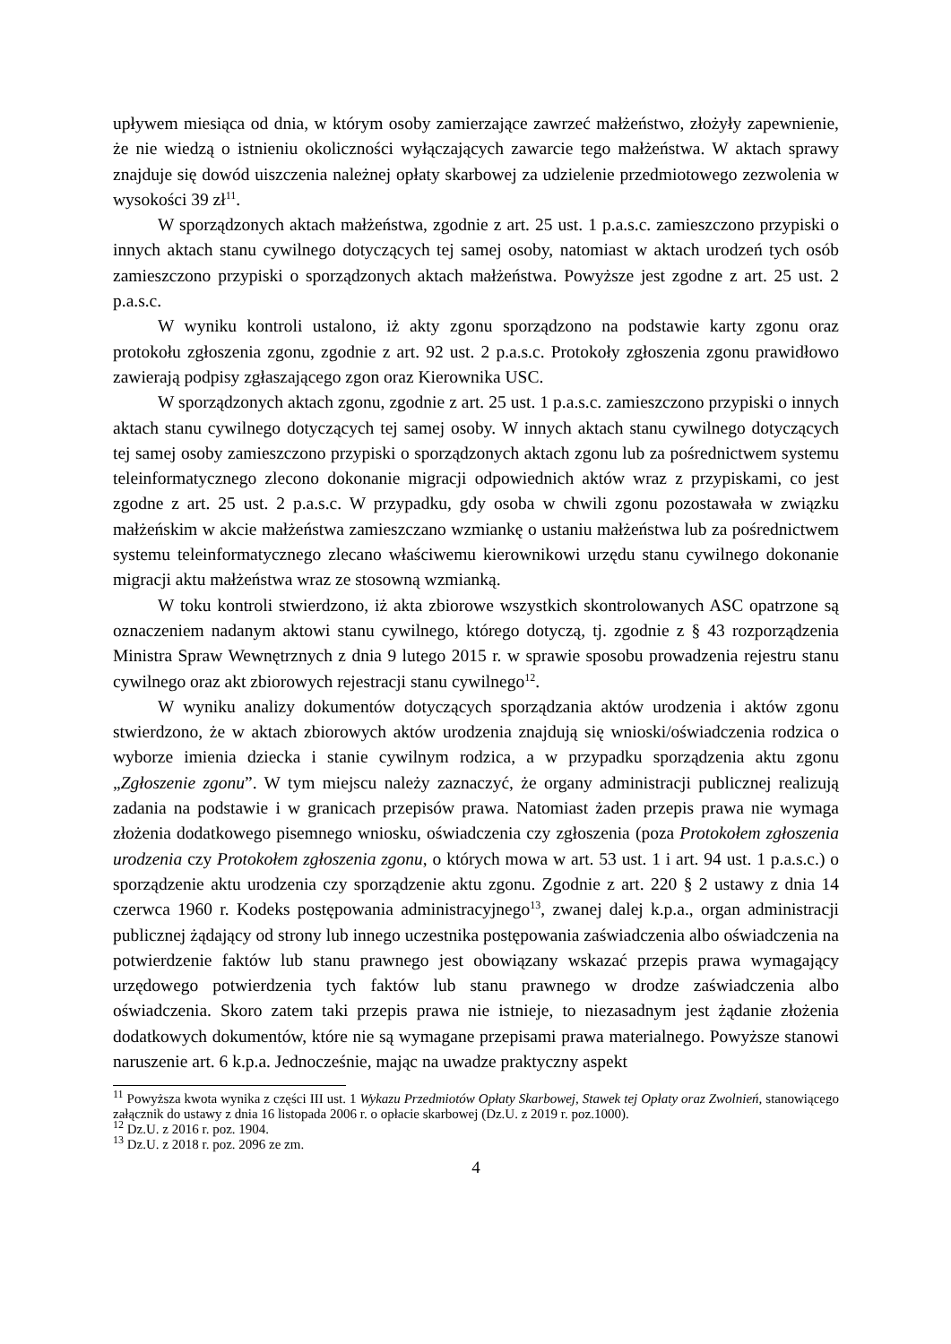upływem miesiąca od dnia, w którym osoby zamierzające zawrzeć małżeństwo, złożyły zapewnienie, że nie wiedzą o istnieniu okoliczności wyłączających zawarcie tego małżeństwa. W aktach sprawy znajduje się dowód uiszczenia należnej opłaty skarbowej za udzielenie przedmiotowego zezwolenia w wysokości 39 zł<sup>11</sup>.
W sporządzonych aktach małżeństwa, zgodnie z art. 25 ust. 1 p.a.s.c. zamieszczono przypiski o innych aktach stanu cywilnego dotyczących tej samej osoby, natomiast w aktach urodzeń tych osób zamieszczono przypiski o sporządzonych aktach małżeństwa. Powyższe jest zgodne z art. 25 ust. 2 p.a.s.c.
W wyniku kontroli ustalono, iż akty zgonu sporządzono na podstawie karty zgonu oraz protokołu zgłoszenia zgonu, zgodnie z art. 92 ust. 2 p.a.s.c. Protokoły zgłoszenia zgonu prawidłowo zawierają podpisy zgłaszającego zgon oraz Kierownika USC.
W sporządzonych aktach zgonu, zgodnie z art. 25 ust. 1 p.a.s.c. zamieszczono przypiski o innych aktach stanu cywilnego dotyczących tej samej osoby. W innych aktach stanu cywilnego dotyczących tej samej osoby zamieszczono przypiski o sporządzonych aktach zgonu lub za pośrednictwem systemu teleinformatycznego zlecono dokonanie migracji odpowiednich aktów wraz z przypiskami, co jest zgodne z art. 25 ust. 2 p.a.s.c. W przypadku, gdy osoba w chwili zgonu pozostawała w związku małżeńskim w akcie małżeństwa zamieszczano wzmiankę o ustaniu małżeństwa lub za pośrednictwem systemu teleinformatycznego zlecano właściwemu kierownikowi urzędu stanu cywilnego dokonanie migracji aktu małżeństwa wraz ze stosowną wzmianką.
W toku kontroli stwierdzono, iż akta zbiorowe wszystkich skontrolowanych ASC opatrzone są oznaczeniem nadanym aktowi stanu cywilnego, którego dotyczą, tj. zgodnie z § 43 rozporządzenia Ministra Spraw Wewnętrznych z dnia 9 lutego 2015 r. w sprawie sposobu prowadzenia rejestru stanu cywilnego oraz akt zbiorowych rejestracji stanu cywilnego<sup>12</sup>.
W wyniku analizy dokumentów dotyczących sporządzania aktów urodzenia i aktów zgonu stwierdzono, że w aktach zbiorowych aktów urodzenia znajdują się wnioski/oświadczenia rodzica o wyborze imienia dziecka i stanie cywilnym rodzica, a w przypadku sporządzenia aktu zgonu „Zgłoszenie zgonu”. W tym miejscu należy zaznaczyć, że organy administracji publicznej realizują zadania na podstawie i w granicach przepisów prawa. Natomiast żaden przepis prawa nie wymaga złożenia dodatkowego pisemnego wniosku, oświadczenia czy zgłoszenia (poza Protokołem zgłoszenia urodzenia czy Protokołem zgłoszenia zgonu, o których mowa w art. 53 ust. 1 i art. 94 ust. 1 p.a.s.c.) o sporządzenie aktu urodzenia czy sporządzenie aktu zgonu. Zgodnie z art. 220 § 2 ustawy z dnia 14 czerwca 1960 r. Kodeks postępowania administracyjnego<sup>13</sup>, zwanej dalej k.p.a., organ administracji publicznej żądający od strony lub innego uczestnika postępowania zaświadczenia albo oświadczenia na potwierdzenie faktów lub stanu prawnego jest obowiązany wskazać przepis prawa wymagający urzędowego potwierdzenia tych faktów lub stanu prawnego w drodze zaświadczenia albo oświadczenia. Skoro zatem taki przepis prawa nie istnieje, to niezasadnym jest żądanie złożenia dodatkowych dokumentów, które nie są wymagane przepisami prawa materialnego. Powyższe stanowi naruszenie art. 6 k.p.a. Jednocześnie, mając na uwadze praktyczny aspekt
<sup>11</sup> Powyższa kwota wynika z części III ust. 1 Wykazu Przedmiotów Opłaty Skarbowej, Stawek tej Opłaty oraz Zwolnień, stanowiącego załącznik do ustawy z dnia 16 listopada 2006 r. o opłacie skarbowej (Dz.U. z 2019 r. poz.1000).
<sup>12</sup> Dz.U. z 2016 r. poz. 1904.
<sup>13</sup> Dz.U. z 2018 r. poz. 2096 ze zm.
4